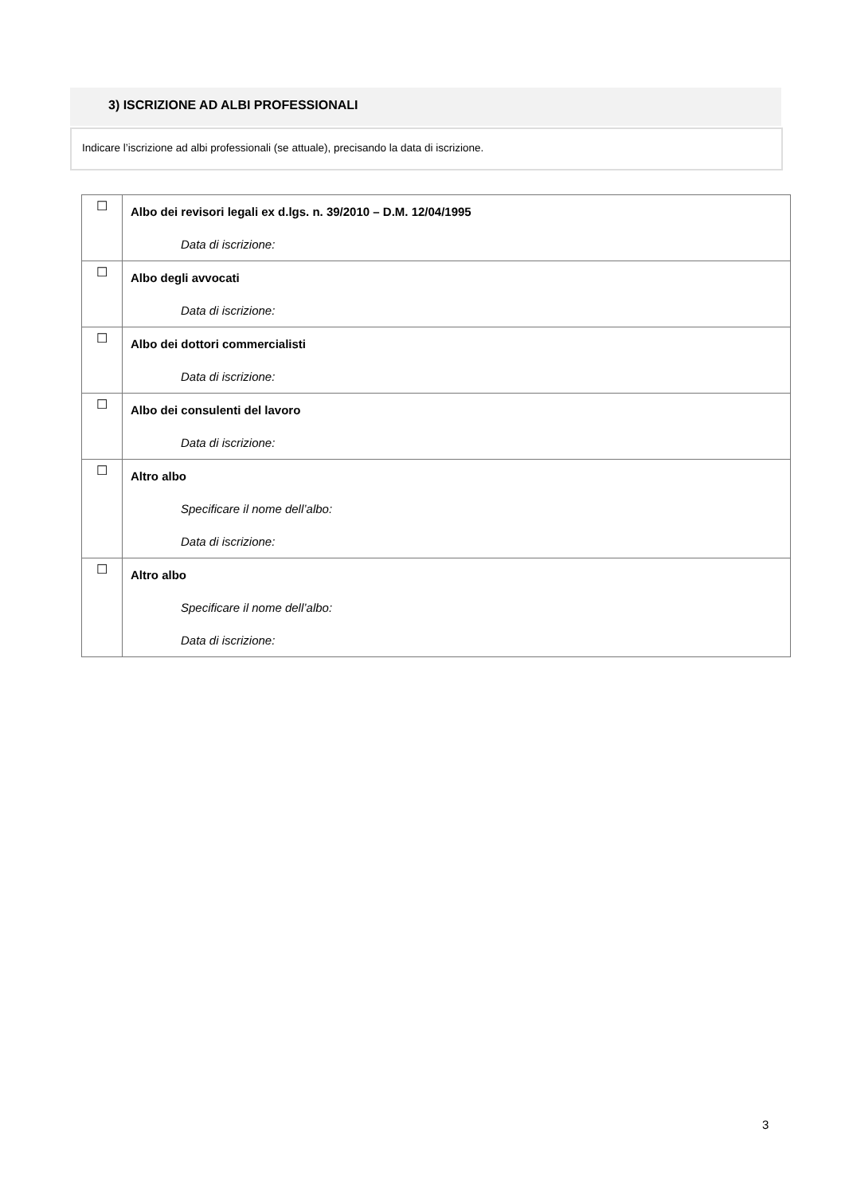3) ISCRIZIONE AD ALBI PROFESSIONALI
Indicare l’iscrizione ad albi professionali (se attuale), precisando la data di iscrizione.
| ☐ | Albo dei revisori legali ex d.lgs. n. 39/2010 – D.M. 12/04/1995 |
| | Data di iscrizione: |
| ☐ | Albo degli avvocati |
| | Data di iscrizione: |
| ☐ | Albo dei dottori commercialisti |
| | Data di iscrizione: |
| ☐ | Albo dei consulenti del lavoro |
| | Data di iscrizione: |
| ☐ | Altro albo |
| | Specificare il nome dell’albo: |
| | Data di iscrizione: |
| ☐ | Altro albo |
| | Specificare il nome dell’albo: |
| | Data di iscrizione: |
3